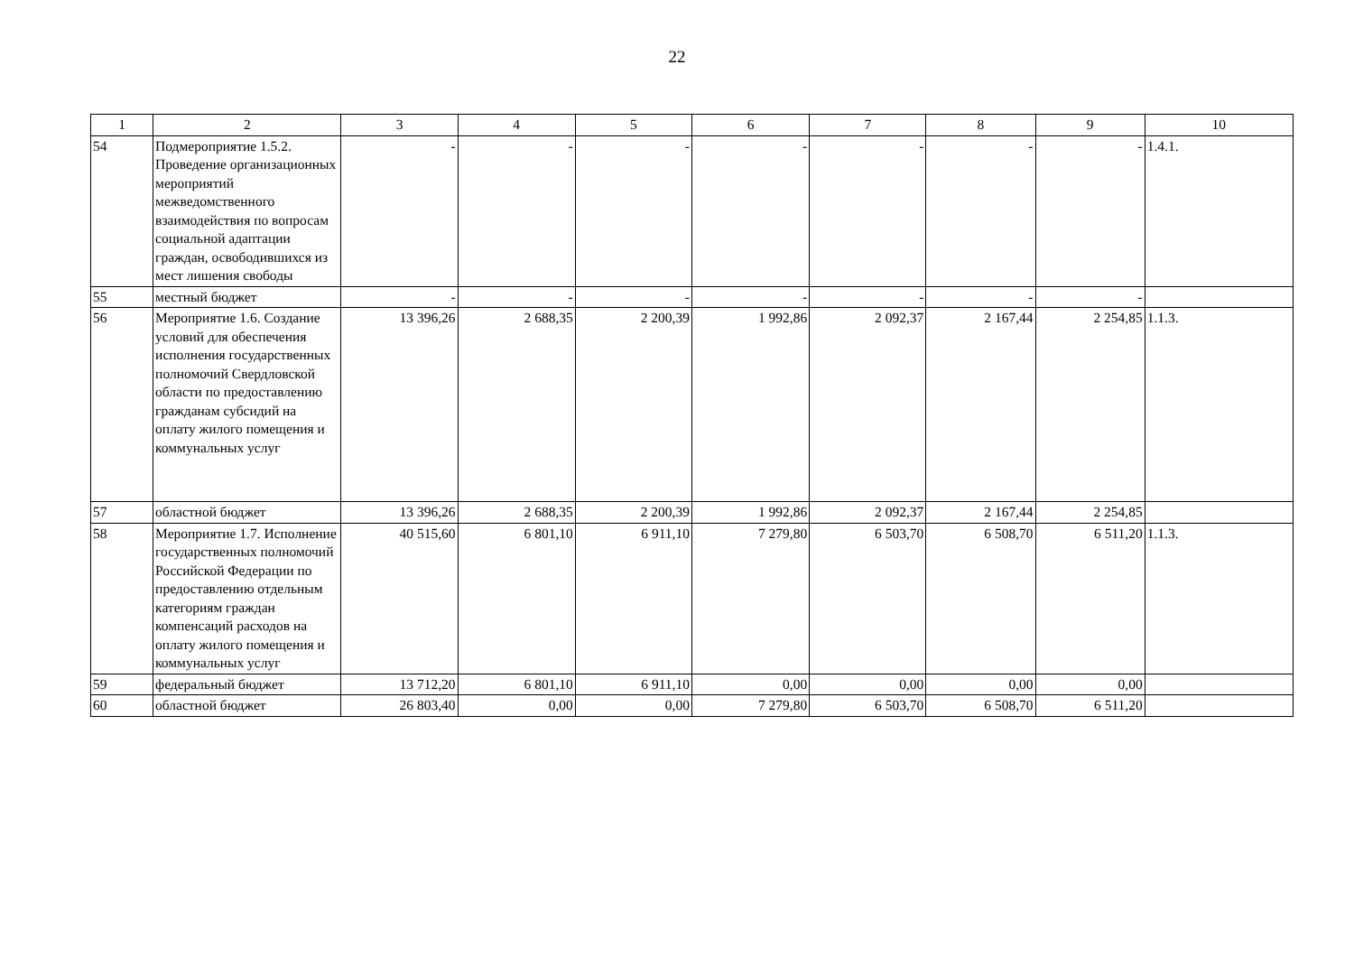22
| 1 | 2 | 3 | 4 | 5 | 6 | 7 | 8 | 9 | 10 |
| --- | --- | --- | --- | --- | --- | --- | --- | --- | --- |
| 54 | Подмероприятие 1.5.2. Проведение организационных мероприятий межведомственного взаимодействия по вопросам социальной адаптации граждан, освободившихся из мест лишения свободы | - | - | - | - | - | - | - | 1.4.1. |
| 55 | местный бюджет | - | - | - | - | - | - | - | |
| 56 | Мероприятие 1.6. Создание условий для обеспечения исполнения государственных полномочий Свердловской области по предоставлению гражданам субсидий на оплату жилого помещения и коммунальных услуг | 13 396,26 | 2 688,35 | 2 200,39 | 1 992,86 | 2 092,37 | 2 167,44 | 2 254,85 | 1.1.3. |
| 57 | областной бюджет | 13 396,26 | 2 688,35 | 2 200,39 | 1 992,86 | 2 092,37 | 2 167,44 | 2 254,85 | |
| 58 | Мероприятие 1.7. Исполнение государственных полномочий Российской Федерации по предоставлению отдельным категориям граждан компенсаций расходов на оплату жилого помещения и коммунальных услуг | 40 515,60 | 6 801,10 | 6 911,10 | 7 279,80 | 6 503,70 | 6 508,70 | 6 511,20 | 1.1.3. |
| 59 | федеральный бюджет | 13 712,20 | 6 801,10 | 6 911,10 | 0,00 | 0,00 | 0,00 | 0,00 | |
| 60 | областной бюджет | 26 803,40 | 0,00 | 0,00 | 7 279,80 | 6 503,70 | 6 508,70 | 6 511,20 | |